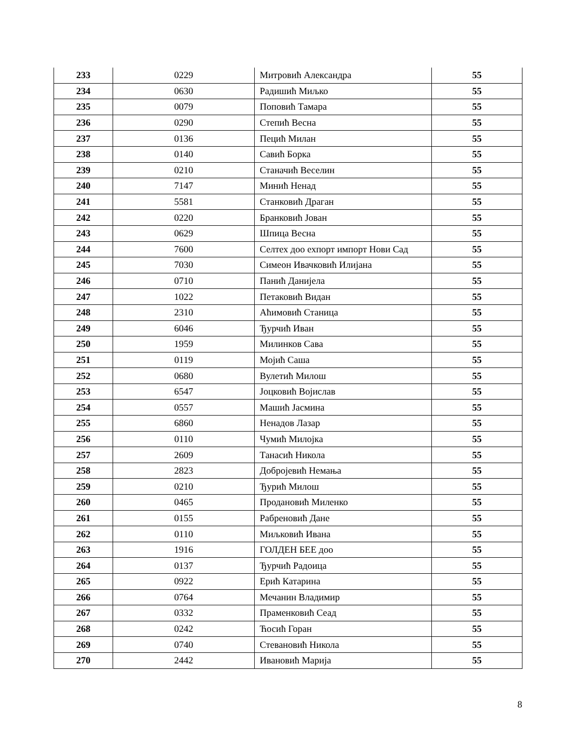| 233 | 0229 | Митровић Александра | 55 |
| 234 | 0630 | Радишић Миљко | 55 |
| 235 | 0079 | Поповић Тамара | 55 |
| 236 | 0290 | Степић Весна | 55 |
| 237 | 0136 | Пецић Милан | 55 |
| 238 | 0140 | Савић Борка | 55 |
| 239 | 0210 | Станачић Веселин | 55 |
| 240 | 7147 | Минић Ненад | 55 |
| 241 | 5581 | Станковић Драган | 55 |
| 242 | 0220 | Бранковић Јован | 55 |
| 243 | 0629 | Шпица Весна | 55 |
| 244 | 7600 | Селтех доо ехпорт импорт Нови Сад | 55 |
| 245 | 7030 | Симеон Ивачковић Илијана | 55 |
| 246 | 0710 | Панић Данијела | 55 |
| 247 | 1022 | Петаковић Видан | 55 |
| 248 | 2310 | Аћимовић Станица | 55 |
| 249 | 6046 | Ђурчић Иван | 55 |
| 250 | 1959 | Милинков Сава | 55 |
| 251 | 0119 | Мојић Саша | 55 |
| 252 | 0680 | Вулетић Милош | 55 |
| 253 | 6547 | Јоцковић Војислав | 55 |
| 254 | 0557 | Машић Јасмина | 55 |
| 255 | 6860 | Ненадов Лазар | 55 |
| 256 | 0110 | Чумић Милојка | 55 |
| 257 | 2609 | Танасић Никола | 55 |
| 258 | 2823 | Добројевић Немања | 55 |
| 259 | 0210 | Ђурић Милош | 55 |
| 260 | 0465 | Продановић Миленко | 55 |
| 261 | 0155 | Рабреновић Дане | 55 |
| 262 | 0110 | Миљковић Ивана | 55 |
| 263 | 1916 | ГОЛДЕН БЕЕ доо | 55 |
| 264 | 0137 | Ђурчић Радоица | 55 |
| 265 | 0922 | Ерић Катарина | 55 |
| 266 | 0764 | Мечанин Владимир | 55 |
| 267 | 0332 | Праменковић Сеад | 55 |
| 268 | 0242 | Ћосић Горан | 55 |
| 269 | 0740 | Стевановић Никола | 55 |
| 270 | 2442 | Ивановић Марија | 55 |
8